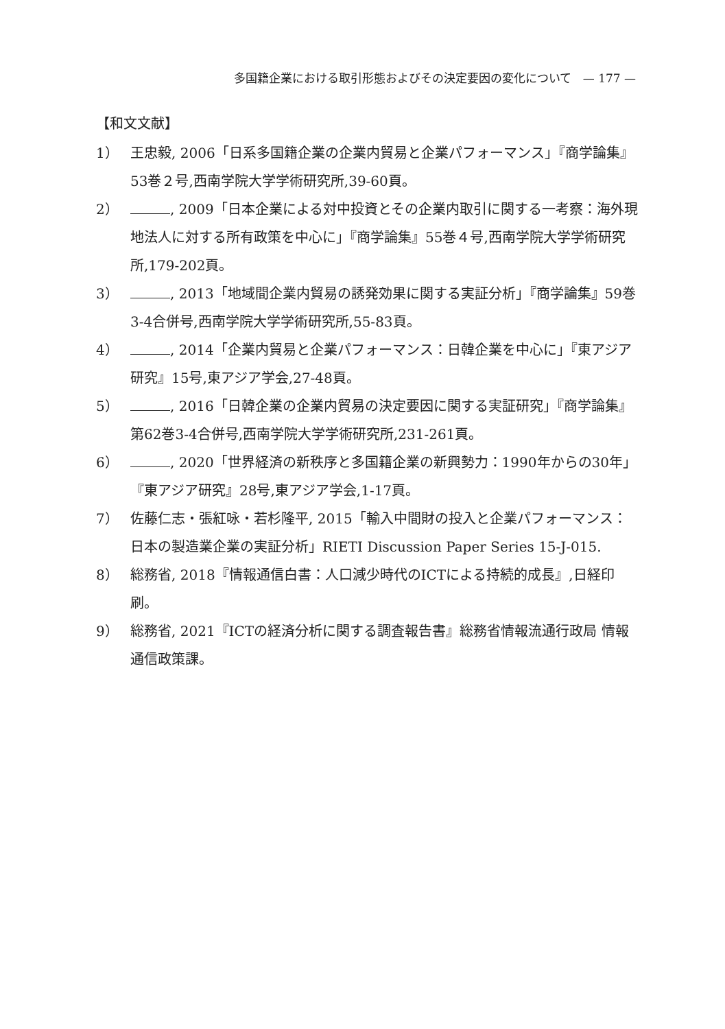多国籍企業における取引形態およびその決定要因の変化について　— 177 —
【和文文献】
1） 王忠毅, 2006「日系多国籍企業の企業内貿易と企業パフォーマンス」『商学論集』53巻２号,西南学院大学学術研究所,39-60頁。
2） , 2009「日本企業による対中投資とその企業内取引に関する一考察：海外現地法人に対する所有政策を中心に」『商学論集』55巻４号,西南学院大学学術研究所,179-202頁。
3） , 2013「地域間企業内貿易の誘発効果に関する実証分析」『商学論集』59巻3-4合併号,西南学院大学学術研究所,55-83頁。
4） , 2014「企業内貿易と企業パフォーマンス：日韓企業を中心に」『東アジア研究』15号,東アジア学会,27-48頁。
5） , 2016「日韓企業の企業内貿易の決定要因に関する実証研究」『商学論集』第62巻3-4合併号,西南学院大学学術研究所,231-261頁。
6） , 2020「世界経済の新秩序と多国籍企業の新興勢力：1990年からの30年」『東アジア研究』28号,東アジア学会,1-17頁。
7） 佐藤仁志・張紅咏・若杉隆平, 2015「輸入中間財の投入と企業パフォーマンス：日本の製造業企業の実証分析」RIETI Discussion Paper Series 15-J-015.
8） 総務省, 2018『情報通信白書：人口減少時代のICTによる持続的成長』,日経印刷。
9） 総務省, 2021『ICTの経済分析に関する調査報告書』総務省情報流通行政局 情報通信政策課。